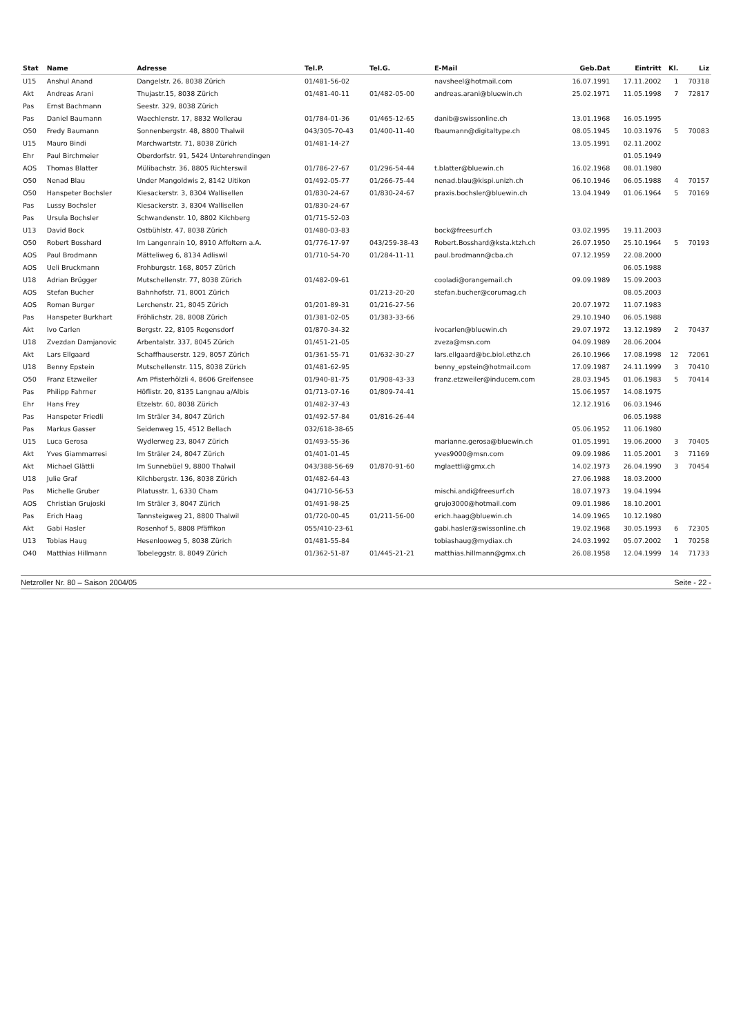| Stat | Name | Adresse | Tel.P. | Tel.G. | E-Mail | Geb.Dat | Eintritt | Kl. | Liz |
| --- | --- | --- | --- | --- | --- | --- | --- | --- | --- |
| U15 | Anshul Anand | Dangelstr. 26, 8038 Zürich | 01/481-56-02 | | navsheel@hotmail.com | 16.07.1991 | 17.11.2002 | 1 | 70318 |
| Akt | Andreas Arani | Thujastr.15, 8038 Zürich | 01/481-40-11 | 01/482-05-00 | andreas.arani@bluewin.ch | 25.02.1971 | 11.05.1998 | 7 | 72817 |
| Pas | Ernst Bachmann | Seestr. 329, 8038 Zürich | | | | | | | |
| Pas | Daniel Baumann | Waechlenstr. 17, 8832 Wollerau | 01/784-01-36 | 01/465-12-65 | danib@swissonline.ch | 13.01.1968 | 16.05.1995 | | |
| O50 | Fredy Baumann | Sonnenbergstr. 48, 8800 Thalwil | 043/305-70-43 | 01/400-11-40 | fbaumann@digitaltype.ch | 08.05.1945 | 10.03.1976 | 5 | 70083 |
| U15 | Mauro Bindi | Marchwartstr. 71, 8038 Zürich | 01/481-14-27 | | | 13.05.1991 | 02.11.2002 | | |
| Ehr | Paul Birchmeier | Oberdorfstr. 91, 5424 Unterehrendingen | | | | | 01.05.1949 | | |
| AOS | Thomas Blatter | Mülibachstr. 36, 8805 Richterswil | 01/786-27-67 | 01/296-54-44 | t.blatter@bluewin.ch | 16.02.1968 | 08.01.1980 | | |
| O50 | Nenad Blau | Under Mangoldwis 2, 8142 Uitikon | 01/492-05-77 | 01/266-75-44 | nenad.blau@kispi.unizh.ch | 06.10.1946 | 06.05.1988 | 4 | 70157 |
| O50 | Hanspeter Bochsler | Kiesackerstr. 3, 8304 Wallisellen | 01/830-24-67 | 01/830-24-67 | praxis.bochsler@bluewin.ch | 13.04.1949 | 01.06.1964 | 5 | 70169 |
| Pas | Lussy Bochsler | Kiesackerstr. 3, 8304 Wallisellen | 01/830-24-67 | | | | | | |
| Pas | Ursula Bochsler | Schwandenstr. 10, 8802 Kilchberg | 01/715-52-03 | | | | | | |
| U13 | David Bock | Ostbühlstr. 47, 8038 Zürich | 01/480-03-83 | | bock@freesurf.ch | 03.02.1995 | 19.11.2003 | | |
| O50 | Robert Bosshard | Im Langenrain 10, 8910 Affoltern a.A. | 01/776-17-97 | 043/259-38-43 | Robert.Bosshard@ksta.ktzh.ch | 26.07.1950 | 25.10.1964 | 5 | 70193 |
| AOS | Paul Brodmann | Mätteliweg 6, 8134 Adliswil | 01/710-54-70 | 01/284-11-11 | paul.brodmann@cba.ch | 07.12.1959 | 22.08.2000 | | |
| AOS | Ueli Bruckmann | Frohburgstr. 168, 8057 Zürich | | | | | 06.05.1988 | | |
| U18 | Adrian Brügger | Mutschellenstr. 77, 8038 Zürich | 01/482-09-61 | | cooladi@orangemail.ch | 09.09.1989 | 15.09.2003 | | |
| AOS | Stefan Bucher | Bahnhofstr. 71, 8001 Zürich | | 01/213-20-20 | stefan.bucher@corumag.ch | | 08.05.2003 | | |
| AOS | Roman Burger | Lerchenstr. 21, 8045 Zürich | 01/201-89-31 | 01/216-27-56 | | 20.07.1972 | 11.07.1983 | | |
| Pas | Hanspeter Burkhart | Fröhlichstr. 28, 8008 Zürich | 01/381-02-05 | 01/383-33-66 | | 29.10.1940 | 06.05.1988 | | |
| Akt | Ivo Carlen | Bergstr. 22, 8105 Regensdorf | 01/870-34-32 | | ivocarlen@bluewin.ch | 29.07.1972 | 13.12.1989 | 2 | 70437 |
| U18 | Zvezdan Damjanovic | Arbentalstr. 337, 8045 Zürich | 01/451-21-05 | | zveza@msn.com | 04.09.1989 | 28.06.2004 | | |
| Akt | Lars Ellgaard | Schaffhauserstr. 129, 8057 Zürich | 01/361-55-71 | 01/632-30-27 | lars.ellgaard@bc.biol.ethz.ch | 26.10.1966 | 17.08.1998 | 12 | 72061 |
| U18 | Benny Epstein | Mutschellenstr. 115, 8038 Zürich | 01/481-62-95 | | benny_epstein@hotmail.com | 17.09.1987 | 24.11.1999 | 3 | 70410 |
| O50 | Franz Etzweiler | Am Pfisterhölzli 4, 8606 Greifensee | 01/940-81-75 | 01/908-43-33 | franz.etzweiler@inducem.com | 28.03.1945 | 01.06.1983 | 5 | 70414 |
| Pas | Philipp Fahrner | Höflistr. 20, 8135 Langnau a/Albis | 01/713-07-16 | 01/809-74-41 | | 15.06.1957 | 14.08.1975 | | |
| Ehr | Hans Frey | Etzelstr. 60, 8038 Zürich | 01/482-37-43 | | | 12.12.1916 | 06.03.1946 | | |
| Pas | Hanspeter Friedli | Im Sträler 34, 8047 Zürich | 01/492-57-84 | 01/816-26-44 | | | 06.05.1988 | | |
| Pas | Markus Gasser | Seidenweg 15, 4512 Bellach | 032/618-38-65 | | | 05.06.1952 | 11.06.1980 | | |
| U15 | Luca Gerosa | Wydlerweg 23, 8047 Zürich | 01/493-55-36 | | marianne.gerosa@bluewin.ch | 01.05.1991 | 19.06.2000 | 3 | 70405 |
| Akt | Yves Giammarresi | Im Sträler 24, 8047 Zürich | 01/401-01-45 | | yves9000@msn.com | 09.09.1986 | 11.05.2001 | 3 | 71169 |
| Akt | Michael Glättli | Im Sunnebüel 9, 8800 Thalwil | 043/388-56-69 | 01/870-91-60 | mglaettli@gmx.ch | 14.02.1973 | 26.04.1990 | 3 | 70454 |
| U18 | Julie Graf | Kilchbergstr. 136, 8038 Zürich | 01/482-64-43 | | | 27.06.1988 | 18.03.2000 | | |
| Pas | Michelle Gruber | Pilatusstr. 1, 6330 Cham | 041/710-56-53 | | mischi.andi@freesurf.ch | 18.07.1973 | 19.04.1994 | | |
| AOS | Christian Grujoski | Im Sträler 3, 8047 Zürich | 01/491-98-25 | | grujo3000@hotmail.com | 09.01.1986 | 18.10.2001 | | |
| Pas | Erich Haag | Tannsteigweg 21, 8800 Thalwil | 01/720-00-45 | 01/211-56-00 | erich.haag@bluewin.ch | 14.09.1965 | 10.12.1980 | | |
| Akt | Gabi Hasler | Rosenhof 5, 8808 Pfäffikon | 055/410-23-61 | | gabi.hasler@swissonline.ch | 19.02.1968 | 30.05.1993 | 6 | 72305 |
| U13 | Tobias Haug | Hesenlooweg 5, 8038 Zürich | 01/481-55-84 | | tobiashaug@mydiax.ch | 24.03.1992 | 05.07.2002 | 1 | 70258 |
| O40 | Matthias Hillmann | Tobeleggstr. 8, 8049 Zürich | 01/362-51-87 | 01/445-21-21 | matthias.hillmann@gmx.ch | 26.08.1958 | 12.04.1999 | 14 | 71733 |
Netzroller Nr. 80 – Saison 2004/05 Seite - 22 -